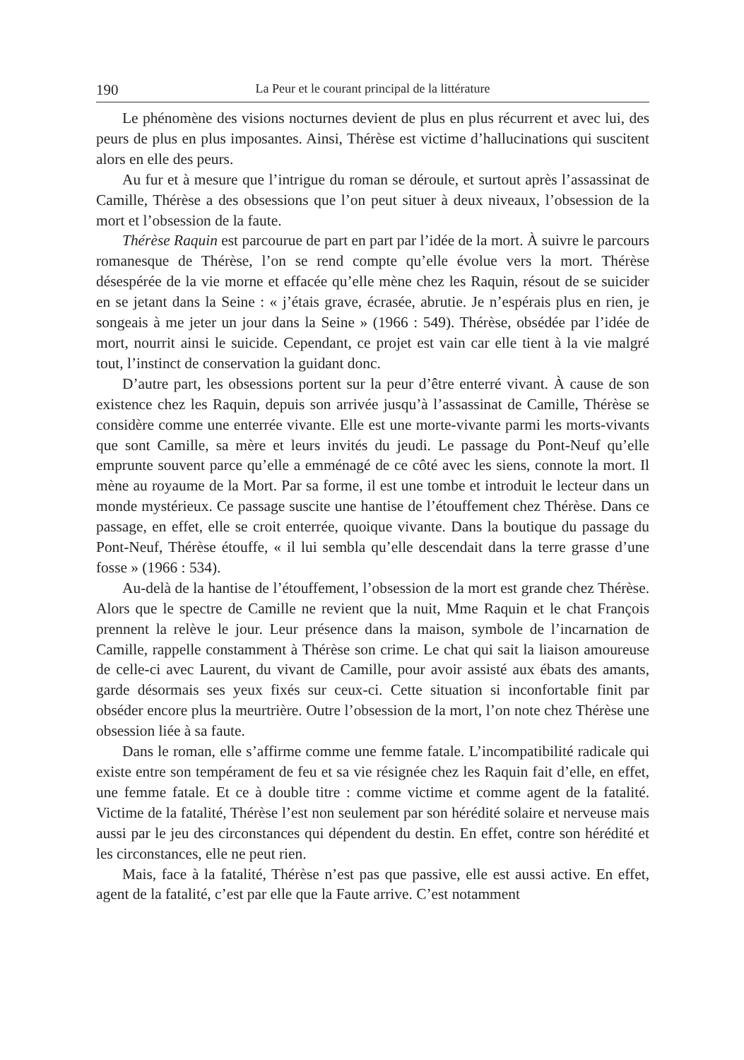190 La Peur et le courant principal de la littérature
Le phénomène des visions nocturnes devient de plus en plus récurrent et avec lui, des peurs de plus en plus imposantes. Ainsi, Thérèse est victime d’hallucinations qui suscitent alors en elle des peurs.
Au fur et à mesure que l’intrigue du roman se déroule, et surtout après l’assassinat de Camille, Thérèse a des obsessions que l’on peut situer à deux niveaux, l’obsession de la mort et l’obsession de la faute.
Thérèse Raquin est parcourue de part en part par l’idée de la mort. À suivre le parcours romanesque de Thérèse, l’on se rend compte qu’elle évolue vers la mort. Thérèse désespérée de la vie morne et effacée qu’elle mène chez les Raquin, résout de se suicider en se jetant dans la Seine : « j’étais grave, écrasée, abrutie. Je n’espérais plus en rien, je songeais à me jeter un jour dans la Seine » (1966 : 549). Thérèse, obsédée par l’idée de mort, nourrit ainsi le suicide. Cependant, ce projet est vain car elle tient à la vie malgré tout, l’instinct de conservation la guidant donc.
D’autre part, les obsessions portent sur la peur d’être enterré vivant. À cause de son existence chez les Raquin, depuis son arrivée jusqu’à l’assassinat de Camille, Thérèse se considère comme une enterrée vivante. Elle est une morte-vivante parmi les morts-vivants que sont Camille, sa mère et leurs invités du jeudi. Le passage du Pont-Neuf qu’elle emprunte souvent parce qu’elle a emménagé de ce côté avec les siens, connote la mort. Il mène au royaume de la Mort. Par sa forme, il est une tombe et introduit le lecteur dans un monde mystérieux. Ce passage suscite une hantise de l’étouffement chez Thérèse. Dans ce passage, en effet, elle se croit enterrée, quoique vivante. Dans la boutique du passage du Pont-Neuf, Thérèse étouffe, « il lui sembla qu’elle descendait dans la terre grasse d’une fosse » (1966 : 534).
Au-delà de la hantise de l’étouffement, l’obsession de la mort est grande chez Thérèse. Alors que le spectre de Camille ne revient que la nuit, Mme Raquin et le chat François prennent la relève le jour. Leur présence dans la maison, symbole de l’incarnation de Camille, rappelle constamment à Thérèse son crime. Le chat qui sait la liaison amoureuse de celle-ci avec Laurent, du vivant de Camille, pour avoir assisté aux ébats des amants, garde désormais ses yeux fixés sur ceux-ci. Cette situation si inconfortable finit par obséder encore plus la meurtrière. Outre l’obsession de la mort, l’on note chez Thérèse une obsession liée à sa faute.
Dans le roman, elle s’affirme comme une femme fatale. L’incompatibilité radicale qui existe entre son tempérament de feu et sa vie résignée chez les Raquin fait d’elle, en effet, une femme fatale. Et ce à double titre : comme victime et comme agent de la fatalité. Victime de la fatalité, Thérèse l’est non seulement par son hérédité solaire et nerveuse mais aussi par le jeu des circonstances qui dépendent du destin. En effet, contre son hérédité et les circonstances, elle ne peut rien.
Mais, face à la fatalité, Thérèse n’est pas que passive, elle est aussi active. En effet, agent de la fatalité, c’est par elle que la Faute arrive. C’est notamment